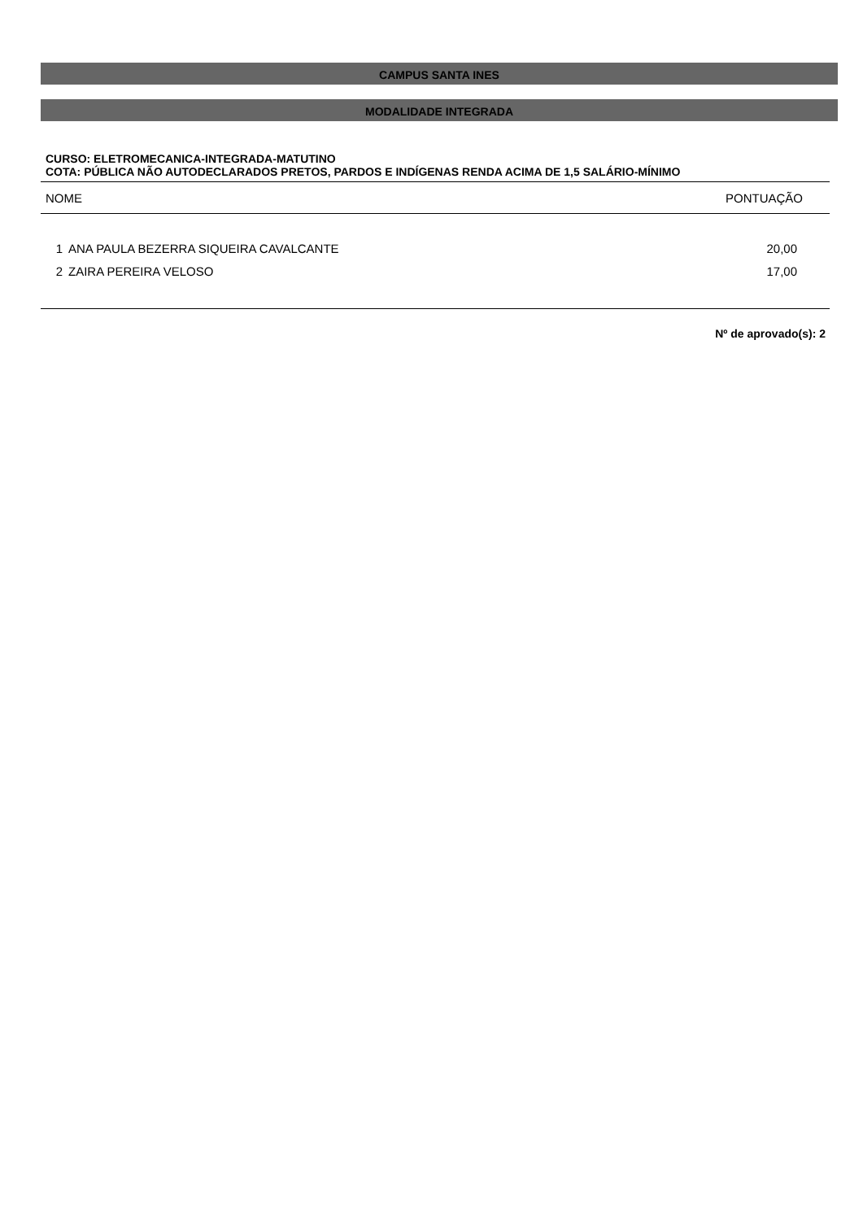CAMPUS SANTA INES
MODALIDADE INTEGRADA
CURSO: ELETROMECANICA-INTEGRADA-MATUTINO
COTA: PÚBLICA NÃO AUTODECLARADOS PRETOS, PARDOS E INDÍGENAS RENDA ACIMA DE 1,5 SALÁRIO-MÍNIMO
| NOME | | PONTUAÇÃO |
| --- | --- | --- |
| 1 | ANA PAULA BEZERRA SIQUEIRA CAVALCANTE | 20,00 |
| 2 | ZAIRA PEREIRA VELOSO | 17,00 |
Nº de aprovado(s): 2